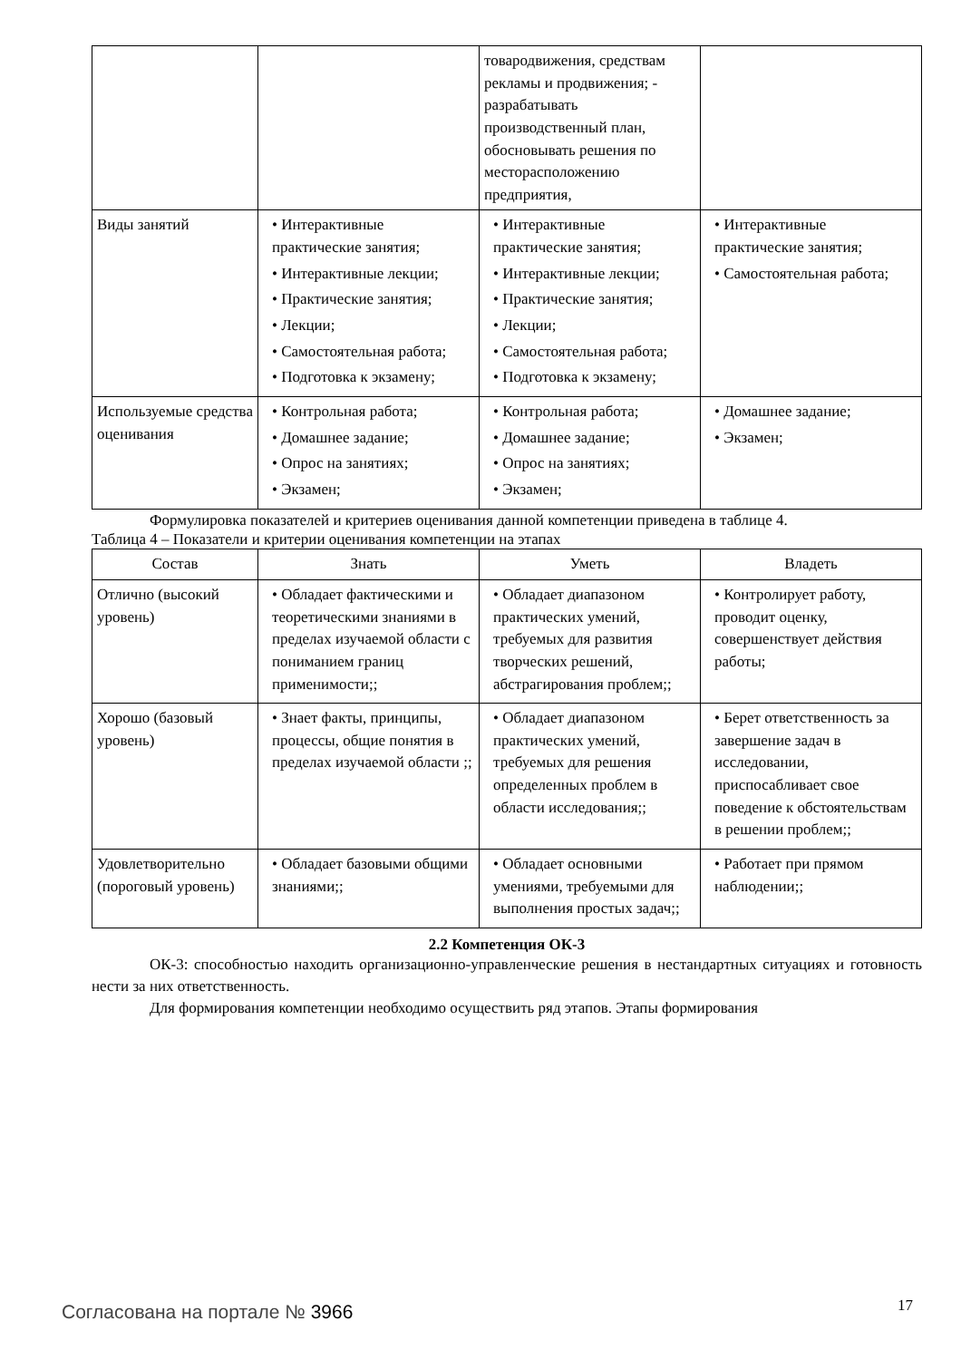| | | товародвижения, средствам рекламы и продвижения; - разрабатывать производственный план, обосновывать решения по месторасположению предприятия, | |
| Виды занятий | • Интерактивные практические занятия; • Интерактивные лекции; • Практические занятия; • Лекции; • Самостоятельная работа; • Подготовка к экзамену; | • Интерактивные практические занятия; • Интерактивные лекции; • Практические занятия; • Лекции; • Самостоятельная работа; • Подготовка к экзамену; | • Интерактивные практические занятия; • Самостоятельная работа; |
| Используемые средства оценивания | • Контрольная работа; • Домашнее задание; • Опрос на занятиях; • Экзамен; | • Контрольная работа; • Домашнее задание; • Опрос на занятиях; • Экзамен; | • Домашнее задание; • Экзамен; |
Формулировка показателей и критериев оценивания данной компетенции приведена в таблице 4.
Таблица 4 – Показатели и критерии оценивания компетенции на этапах
| Состав | Знать | Уметь | Владеть |
| --- | --- | --- | --- |
| Отлично (высокий уровень) | • Обладает фактическими и теоретическими знаниями в пределах изучаемой области с пониманием границ применимости;; | • Обладает диапазоном практических умений, требуемых для развития творческих решений, абстрагирования проблем;; | • Контролирует работу, проводит оценку, совершенствует действия работы; |
| Хорошо (базовый уровень) | • Знает факты, принципы, процессы, общие понятия в пределах изучаемой области ;; | • Обладает диапазоном практических умений, требуемых для решения определенных проблем в области исследования;; | • Берет ответственность за завершение задач в исследовании, приспосабливает свое поведение к обстоятельствам в решении проблем;; |
| Удовлетворительно (пороговый уровень) | • Обладает базовыми общими знаниями;; | • Обладает основными умениями, требуемыми для выполнения простых задач;; | • Работает при прямом наблюдении;; |
2.2 Компетенция ОК-3
ОК-3: способностью находить организационно-управленческие решения в нестандартных ситуациях и готовность нести за них ответственность.
Для формирования компетенции необходимо осуществить ряд этапов. Этапы формирования
Согласована на портале № 3966 17